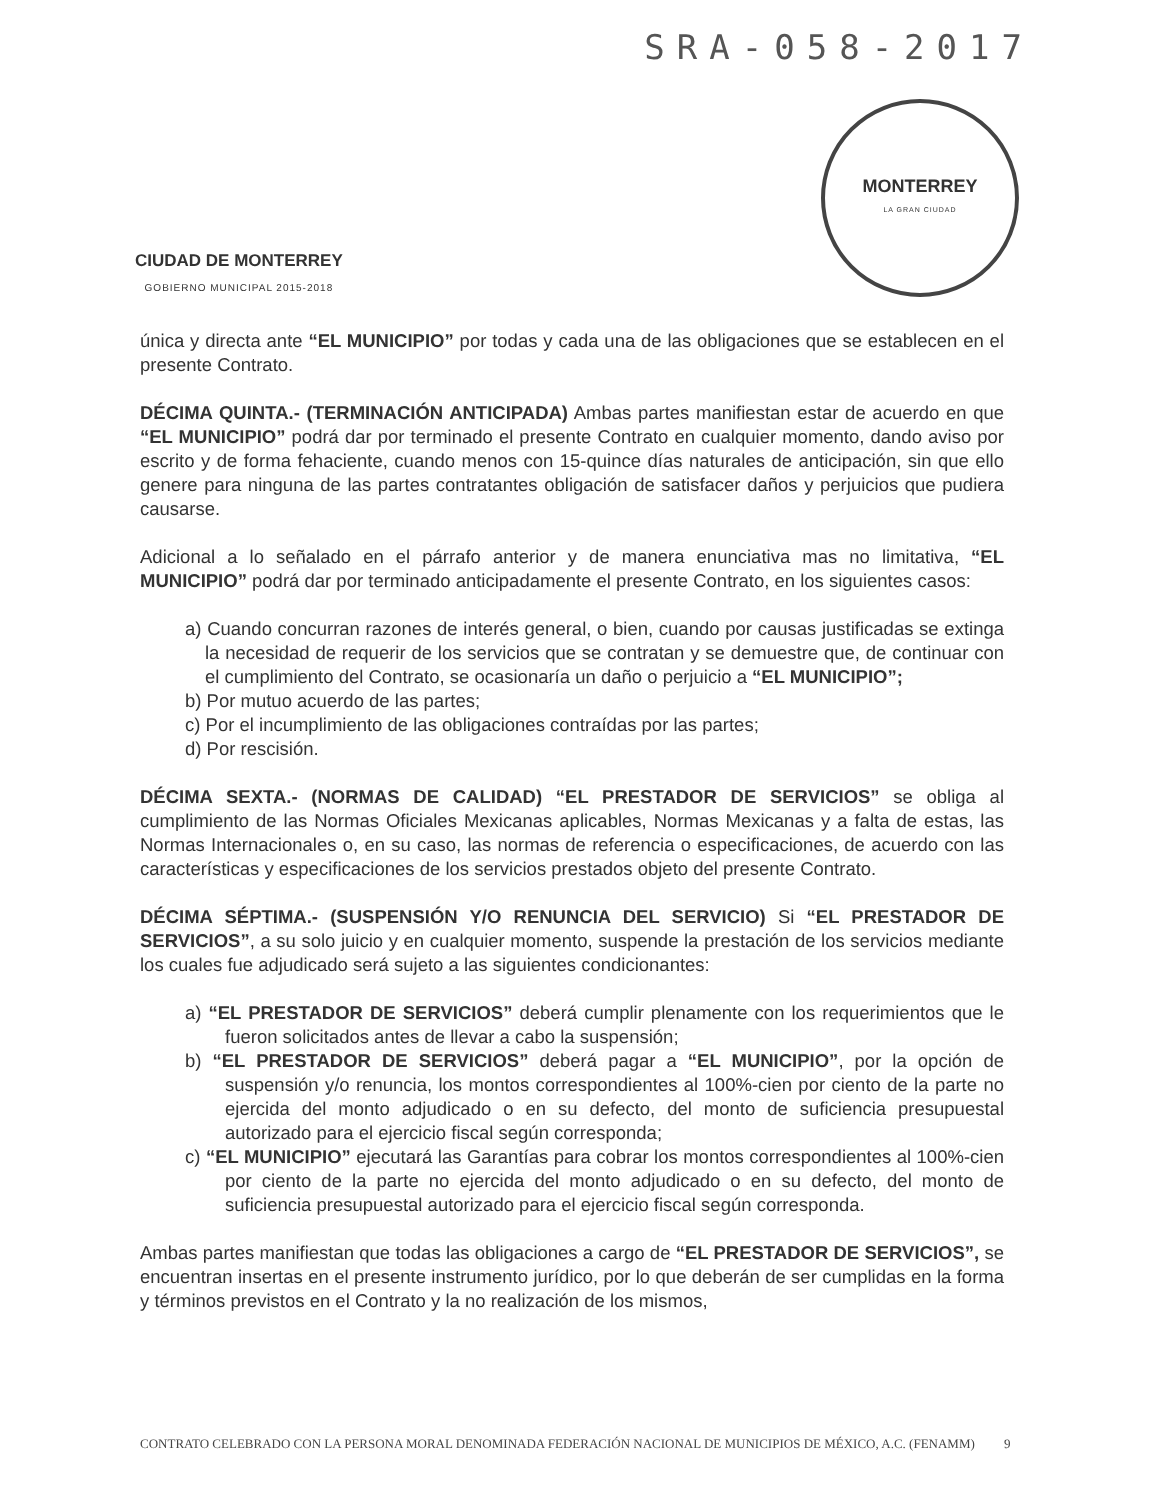SRA-058-2017
CIUDAD DE MONTERREY
GOBIERNO MUNICIPAL 2015-2018
MONTERREY
LA GRAN CIUDAD
única y directa ante “EL MUNICIPIO” por todas y cada una de las obligaciones que se establecen en el presente Contrato.
DÉCIMA QUINTA.- (TERMINACIÓN ANTICIPADA) Ambas partes manifiestan estar de acuerdo en que “EL MUNICIPIO” podrá dar por terminado el presente Contrato en cualquier momento, dando aviso por escrito y de forma fehaciente, cuando menos con 15-quince días naturales de anticipación, sin que ello genere para ninguna de las partes contratantes obligación de satisfacer daños y perjuicios que pudiera causarse.
Adicional a lo señalado en el párrafo anterior y de manera enunciativa mas no limitativa, “EL MUNICIPIO” podrá dar por terminado anticipadamente el presente Contrato, en los siguientes casos:
a) Cuando concurran razones de interés general, o bien, cuando por causas justificadas se extinga la necesidad de requerir de los servicios que se contratan y se demuestre que, de continuar con el cumplimiento del Contrato, se ocasionaría un daño o perjuicio a “EL MUNICIPIO”;
b) Por mutuo acuerdo de las partes;
c) Por el incumplimiento de las obligaciones contraídas por las partes;
d) Por rescisión.
DÉCIMA SEXTA.- (NORMAS DE CALIDAD) “EL PRESTADOR DE SERVICIOS” se obliga al cumplimiento de las Normas Oficiales Mexicanas aplicables, Normas Mexicanas y a falta de estas, las Normas Internacionales o, en su caso, las normas de referencia o especificaciones, de acuerdo con las características y especificaciones de los servicios prestados objeto del presente Contrato.
DÉCIMA SÉPTIMA.- (SUSPENSIÓN Y/O RENUNCIA DEL SERVICIO) Si “EL PRESTADOR DE SERVICIOS”, a su solo juicio y en cualquier momento, suspende la prestación de los servicios mediante los cuales fue adjudicado será sujeto a las siguientes condicionantes:
a) “EL PRESTADOR DE SERVICIOS” deberá cumplir plenamente con los requerimientos que le fueron solicitados antes de llevar a cabo la suspensión;
b) “EL PRESTADOR DE SERVICIOS” deberá pagar a “EL MUNICIPIO”, por la opción de suspensión y/o renuncia, los montos correspondientes al 100%-cien por ciento de la parte no ejercida del monto adjudicado o en su defecto, del monto de suficiencia presupuestal autorizado para el ejercicio fiscal según corresponda;
c) “EL MUNICIPIO” ejecutará las Garantías para cobrar los montos correspondientes al 100%-cien por ciento de la parte no ejercida del monto adjudicado o en su defecto, del monto de suficiencia presupuestal autorizado para el ejercicio fiscal según corresponda.
Ambas partes manifiestan que todas las obligaciones a cargo de “EL PRESTADOR DE SERVICIOS”, se encuentran insertas en el presente instrumento jurídico, por lo que deberán de ser cumplidas en la forma y términos previstos en el Contrato y la no realización de los mismos,
CONTRATO CELEBRADO CON LA PERSONA MORAL DENOMINADA FEDERACIÓN NACIONAL DE MUNICIPIOS DE MÉXICO, A.C. (FENAMM) 9